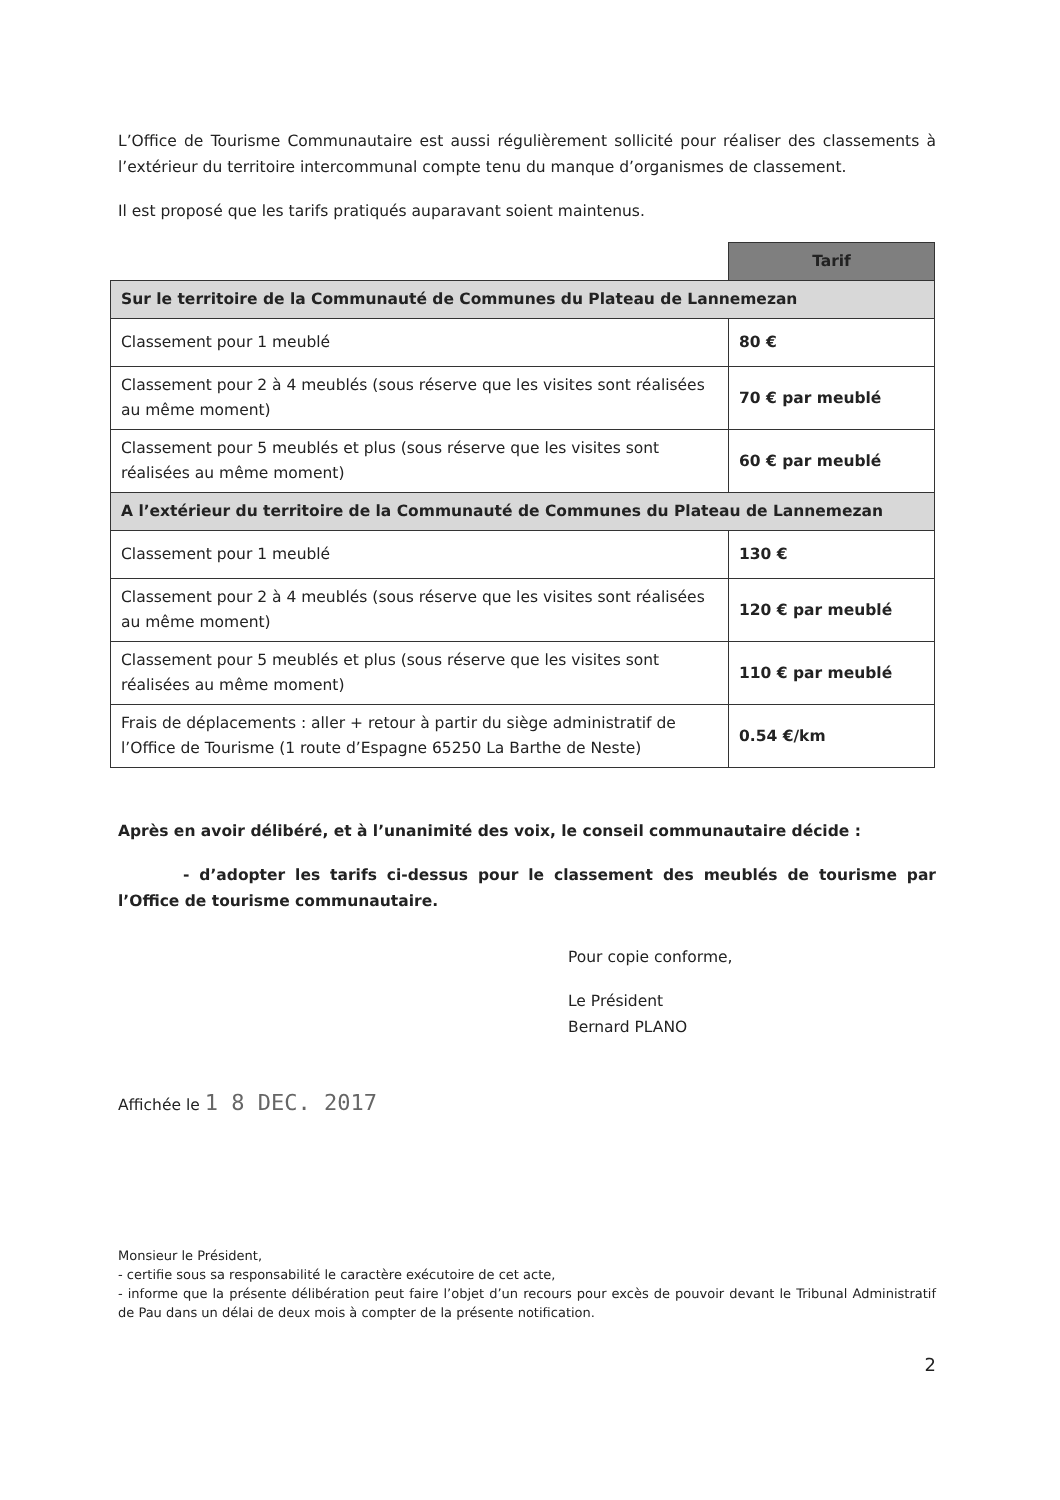L’Office de Tourisme Communautaire est aussi régulièrement sollicité pour réaliser des classements à l’extérieur du territoire intercommunal compte tenu du manque d’organismes de classement.
Il est proposé que les tarifs pratiqués auparavant soient maintenus.
| | Tarif |
| Sur le territoire de la Communauté de Communes du Plateau de Lannemezan | |
| Classement pour 1 meublé | 80 € |
| Classement pour 2 à 4 meublés (sous réserve que les visites sont réalisées au même moment) | 70 € par meublé |
| Classement pour 5 meublés et plus (sous réserve que les visites sont réalisées au même moment) | 60 € par meublé |
| A l’extérieur du territoire de la Communauté de Communes du Plateau de Lannemezan | |
| Classement pour 1 meublé | 130 € |
| Classement pour 2 à 4 meublés (sous réserve que les visites sont réalisées au même moment) | 120 € par meublé |
| Classement pour 5 meublés et plus (sous réserve que les visites sont réalisées au même moment) | 110 € par meublé |
| Frais de déplacements : aller + retour à partir du siège administratif de l’Office de Tourisme (1 route d’Espagne 65250 La Barthe de Neste) | 0.54 €/km |
Après en avoir délibéré, et à l’unanimité des voix, le conseil communautaire décide :
- d’adopter les tarifs ci-dessus pour le classement des meublés de tourisme par l’Office de tourisme communautaire.
Pour copie conforme,
Le Président
Bernard PLANO
Affichée le 1 8 DEC. 2017
Monsieur le Président,
- certifie sous sa responsabilité le caractère exécutoire de cet acte,
- informe que la présente délibération peut faire l’objet d’un recours pour excès de pouvoir devant le Tribunal Administratif de Pau dans un délai de deux mois à compter de la présente notification.
2